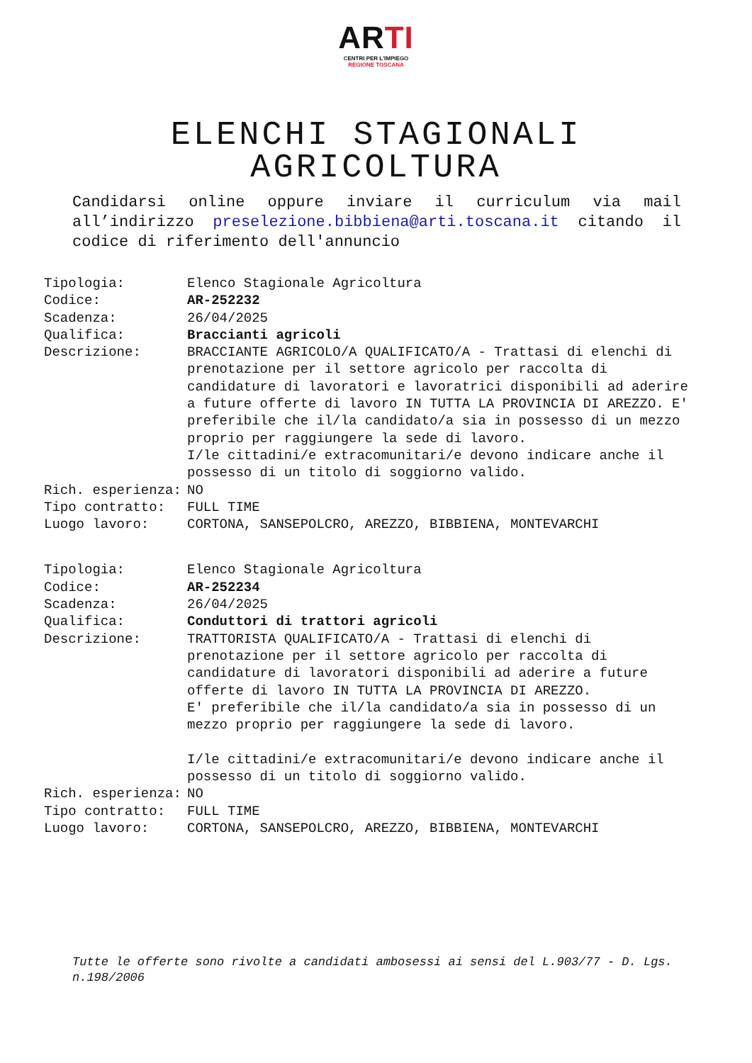AR TI
CENTRI PER L'IMPIEGO
REGIONE TOSCANA
ELENCHI STAGIONALI
AGRICOLTURA
Candidarsi online oppure inviare il curriculum via mail all’indirizzo preselezione.bibbiena@arti.toscana.it citando il codice di riferimento dell'annuncio
| Tipologia: | Elenco Stagionale Agricoltura |
| Codice: | AR-252232 |
| Scadenza: | 26/04/2025 |
| Qualifica: | Braccianti agricoli |
| Descrizione: | BRACCIANTE AGRICOLO/A QUALIFICATO/A - Trattasi di elenchi di prenotazione per il settore agricolo per raccolta di candidature di lavoratori e lavoratrici disponibili ad aderire a future offerte di lavoro IN TUTTA LA PROVINCIA DI AREZZO. E' preferibile che il/la candidato/a sia in possesso di un mezzo proprio per raggiungere la sede di lavoro. I/le cittadini/e extracomunitari/e devono indicare anche il possesso di un titolo di soggiorno valido. |
| Rich. esperienza: | NO |
| Tipo contratto: | FULL TIME |
| Luogo lavoro: | CORTONA, SANSEPOLCRO, AREZZO, BIBBIENA, MONTEVARCHI |
| Tipologia: | Elenco Stagionale Agricoltura |
| Codice: | AR-252234 |
| Scadenza: | 26/04/2025 |
| Qualifica: | Conduttori di trattori agricoli |
| Descrizione: | TRATTORISTA QUALIFICATO/A - Trattasi di elenchi di prenotazione per il settore agricolo per raccolta di candidature di lavoratori disponibili ad aderire a future offerte di lavoro IN TUTTA LA PROVINCIA DI AREZZO. E' preferibile che il/la candidato/a sia in possesso di un mezzo proprio per raggiungere la sede di lavoro. I/le cittadini/e extracomunitari/e devono indicare anche il possesso di un titolo di soggiorno valido. |
| Rich. esperienza: | NO |
| Tipo contratto: | FULL TIME |
| Luogo lavoro: | CORTONA, SANSEPOLCRO, AREZZO, BIBBIENA, MONTEVARCHI |
Tutte le offerte sono rivolte a candidati ambosessi ai sensi del L.903/77 - D. Lgs. n.198/2006